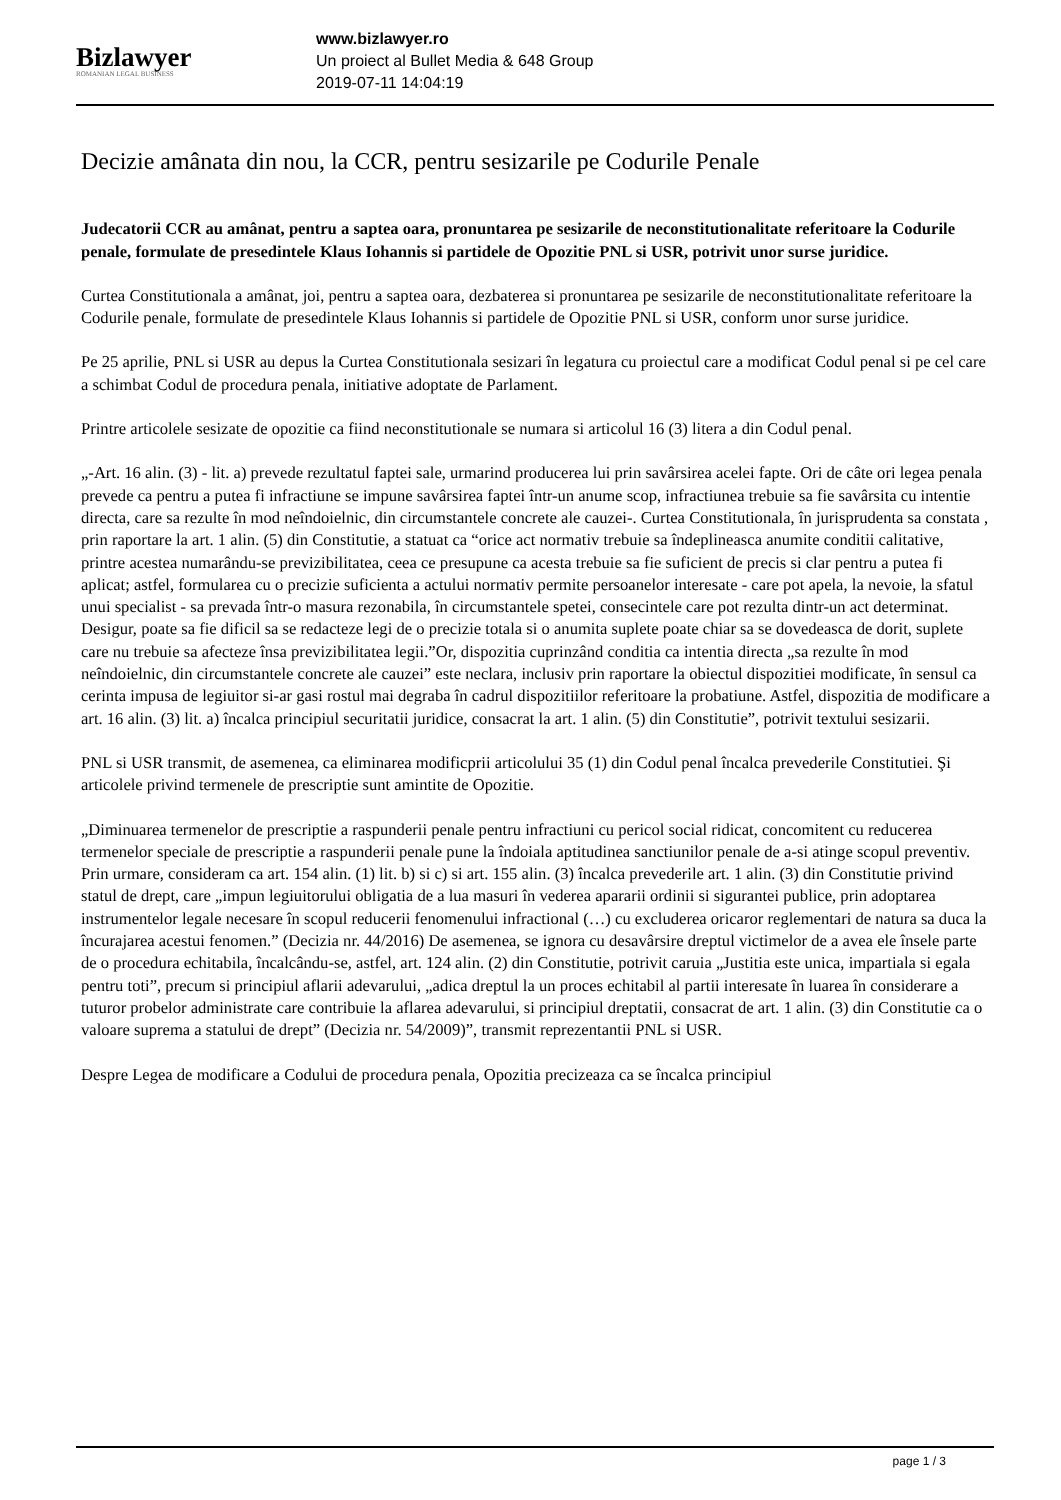Bizlawyer
ROMANIAN LEGAL BUSINESS
www.bizlawyer.ro
Un proiect al Bullet Media & 648 Group
2019-07-11 14:04:19
Decizie amânata din nou, la CCR, pentru sesizarile pe Codurile Penale
Judecatorii CCR au amânat, pentru a saptea oara, pronuntarea pe sesizarile de neconstitutionalitate referitoare la Codurile penale, formulate de presedintele Klaus Iohannis si partidele de Opozitie PNL si USR, potrivit unor surse juridice.
Curtea Constitutionala a amânat, joi, pentru a saptea oara, dezbaterea si pronuntarea pe sesizarile de neconstitutionalitate referitoare la Codurile penale, formulate de presedintele Klaus Iohannis si partidele de Opozitie PNL si USR, conform unor surse juridice.
Pe 25 aprilie, PNL si USR au depus la Curtea Constitutionala sesizari în legatura cu proiectul care a modificat Codul penal si pe cel care a schimbat Codul de procedura penala, initiative adoptate de Parlament.
Printre articolele sesizate de opozitie ca fiind neconstitutionale se numara si articolul 16 (3) litera a din Codul penal.
„-Art. 16 alin. (3) - lit. a) prevede rezultatul faptei sale, urmarind producerea lui prin savârsirea acelei fapte. Ori de câte ori legea penala prevede ca pentru a putea fi infractiune se impune savârsirea faptei într-un anume scop, infractiunea trebuie sa fie savârsita cu intentie directa, care sa rezulte în mod neîndoielnic, din circumstantele concrete ale cauzei-. Curtea Constitutionala, în jurisprudenta sa constata , prin raportare la art. 1 alin. (5) din Constitutie, a statuat ca “orice act normativ trebuie sa îndeplineasca anumite conditii calitative, printre acestea numarându-se previzibilitatea, ceea ce presupune ca acesta trebuie sa fie suficient de precis si clar pentru a putea fi aplicat; astfel, formularea cu o precizie suficienta a actului normativ permite persoanelor interesate - care pot apela, la nevoie, la sfatul unui specialist - sa prevada într-o masura rezonabila, în circumstantele spetei, consecintele care pot rezulta dintr-un act determinat. Desigur, poate sa fie dificil sa se redacteze legi de o precizie totala si o anumita suplete poate chiar sa se dovedeasca de dorit, suplete care nu trebuie sa afecteze însa previzibilitatea legii.”Or, dispozitia cuprinzând conditia ca intentia directa „sa rezulte în mod neîndoielnic, din circumstantele concrete ale cauzei” este neclara, inclusiv prin raportare la obiectul dispozitiei modificate, în sensul ca cerinta impusa de legiuitor si-ar gasi rostul mai degraba în cadrul dispozitiilor referitoare la probatiune. Astfel, dispozitia de modificare a art. 16 alin. (3) lit. a) încalca principiul securitatii juridice, consacrat la art. 1 alin. (5) din Constitutie”, potrivit textului sesizarii.
PNL si USR transmit, de asemenea, ca eliminarea modificprii articolului 35 (1) din Codul penal încalca prevederile Constitutiei. Şi articolele privind termenele de prescriptie sunt amintite de Opozitie.
„Diminuarea termenelor de prescriptie a raspunderii penale pentru infractiuni cu pericol social ridicat, concomitent cu reducerea termenelor speciale de prescriptie a raspunderii penale pune la îndoiala aptitudinea sanctiunilor penale de a-si atinge scopul preventiv. Prin urmare, consideram ca art. 154 alin. (1) lit. b) si c) si art. 155 alin. (3) încalca prevederile art. 1 alin. (3) din Constitutie privind statul de drept, care „impun legiuitorului obligatia de a lua masuri în vederea apararii ordinii si sigurantei publice, prin adoptarea instrumentelor legale necesare în scopul reducerii fenomenului infractional (…) cu excluderea oricaror reglementari de natura sa duca la încurajarea acestui fenomen.” (Decizia nr. 44/2016) De asemenea, se ignora cu desavârsire dreptul victimelor de a avea ele însele parte de o procedura echitabila, încalcându-se, astfel, art. 124 alin. (2) din Constitutie, potrivit caruia „Justitia este unica, impartiala si egala pentru toti”, precum si principiul aflarii adevarului, „adica dreptul la un proces echitabil al partii interesate în luarea în considerare a tuturor probelor administrate care contribuie la aflarea adevarului, si principiul dreptatii, consacrat de art. 1 alin. (3) din Constitutie ca o valoare suprema a statului de drept” (Decizia nr. 54/2009)”, transmit reprezentantii PNL si USR.
Despre Legea de modificare a Codului de procedura penala, Opozitia precizeaza ca se încalca principiul
page 1 / 3